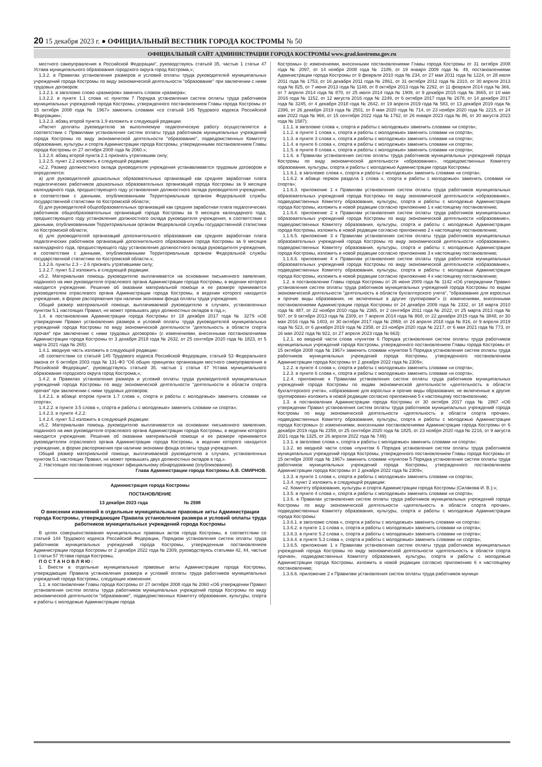20 15 декабря 2023 г. ● ОФИЦИАЛЬНЫЙ ВЕСТНИК ГОРОДА КОСТРОМЫ № 50
ОФИЦИАЛЬНЫЙ САЙТ АДМИНИСТРАЦИИ ГОРОДА КОСТРОМЫ www.grad.kostroma.gov.ru
местного самоуправления в Российской Федерации", руководствуясь статьей 35, частью 1 статьи 47 Устава муниципального образования городского округа город Кострома,»;
1.3.2. в Правилах установления размеров и условий оплаты труда руководителей муниципальных учреждений города Костромы по виду экономической деятельности "образование" при заключении с ними трудовых договоров:
1.3.2.1. в заголовке слово «размеров» заменить словом «размера»;
1.3.2.2. в пункте 1.1 слова «с пунктом 7 Порядка установления систем оплаты труда работников муниципальных учреждений города Костромы, утвержденного постановлением Главы города Костромы от 15 октября 2008 года № 1967» заменить словами «со статьей 145 Трудового кодекса Российской Федерации»;
1.3.2.3. абзац второй пункта 1.9 изложить в следующей редакции:
«Расчет доплаты руководителю за выполняемую педагогическую работу осуществляется в соответствии с Правилами установления систем оплаты труда работников муниципальных учреждений города Костромы по виду экономической деятельности "образование", подведомственных Комитету образования, культуры и спорта Администрации города Костромы, утвержденными постановлением Главы города Костромы от 27 октября 2008 года № 2060.»;
1.3.2.4. абзац второй пункта 2.1 признать утратившим силу;
1.3.2.5. пункт 2.2 изложить в следующей редакции:
«2.2. Размер должностного оклада руководителя учреждения устанавливается трудовым договором и определяется:
а) для руководителей дошкольных образовательных организаций как средняя заработная плата педагогических работников дошкольных образовательных организаций города Костромы за 9 месяцев календарного года, предшествующего году установления должностного оклада руководителя учреждения, в соответствии с данными, опубликованными Территориальным органом Федеральной службы государственной статистики по Костромской области;
б) для руководителей общеобразовательных организаций как средняя заработная плата педагогических работников общеобразовательных организаций города Костромы за 9 месяцев календарного года, предшествующего году установления должностного оклада руководителя учреждения, в соответствии с данными, опубликованными Территориальным органом Федеральной службы государственной статистики по Костромской области;
в) для руководителей организаций дополнительного образования как средняя заработная плата педагогических работников организаций дополнительного образования города Костромы за 9 месяцев календарного года, предшествующего году установления должностного оклада руководителя учреждения, в соответствии с данными, опубликованными Территориальным органом Федеральной службы государственной статистики по Костромской области.»;
1.3.2.6. пункты 2.3 – 2.6 признать утратившими силу;
1.3.2.7. пункт 5.2 изложить в следующей редакции:
«5.2. Материальная помощь руководителю выплачивается на основании письменного заявления, поданного на имя руководителя отраслевого органа Администрации города Костромы, в ведении которого находится учреждение. Решение об оказании материальной помощи и ее размере принимается руководителем отраслевого органа Администрации города Костромы, в ведении которого находится учреждение, в форме распоряжения при наличии экономии фонда оплаты труда учреждения.
Общий размер материальной помощи, выплачиваемой руководителю в случаях, установленных пунктом 5.1 настоящих Правил, не может превышать двух должностных окладов в год.»;
1.4. в постановлении Администрации города Костромы от 18 декабря 2017 года № 3279 «Об утверждении Правил установления размера и условий оплаты труда руководителей муниципальных учреждений города Костромы по виду экономической деятельности "деятельность в области спорта прочая" при заключении с ними трудовых договоров» (с изменениями, внесенными постановлениями Администрации города Костромы от 3 декабря 2018 года № 2632, от 25 сентября 2020 года № 1823, от 5 марта 2021 года № 265):
1.4.1. вводную часть изложить в следующей редакции:
«В соответствии со статьей 145 Трудового кодекса Российской Федерации, статьей 53 Федерального закона от 6 октября 2003 года № 131-ФЗ "Об общих принципах организации местного самоуправления в Российской Федерации", руководствуясь статьей 35, частью 1 статьи 47 Устава муниципального образования городского округа город Кострома,»;
1.4.2. в Правилах установления размера и условий оплаты труда руководителей муниципальных учреждений города Костромы по виду экономической деятельности "деятельности в области спорта прочая" при заключении с ними трудовых договоров:
1.4.2.1. в абзаце втором пункта 1.7 слова «, спорта и работы с молодежью» заменить словами «и спорта»;
1.4.2.2. в пункте 3.5 слова «, спорта и работы с молодежью» заменить словами «и спорта»;
1.4.2.3. в пункте 4.2.2:
1.4.2.4. пункт 5.2 изложить в следующей редакции:
«5.2. Материальная помощь руководителю выплачивается на основании письменного заявления, поданного на имя руководителя отраслевого органа Администрации города Костромы, в ведении которого находится учреждение. Решение об оказании материальной помощи и ее размере принимается руководителем отраслевого органа Администрации города Костромы, в ведении которого находится учреждение, в форме распоряжения при наличии экономии фонда оплаты труда учреждения.
Общий размер материальной помощи, выплачиваемой руководителю в случаях, установленных пунктом 5.1 настоящих Правил, не может превышать двух должностных окладов в год.».
2. Настоящее постановление подлежит официальному обнародованию (опубликованию).
Глава Администрации города Костромы А.В. СМИРНОВ.
Администрация города Костромы
ПОСТАНОВЛЕНИЕ
13 декабря 2023 года № 2598
О внесении изменений в отдельные муниципальные правовые акты Администрации города Костромы, утверждающие Правила установления размера и условий оплаты труда работников муниципальных учреждений города Костромы
В целях совершенствования муниципальных правовых актов города Костромы, в соответствии со статьей 144 Трудового кодекса Российской Федерации, Порядком установления систем оплаты труда работников муниципальных учреждений города Костромы, утвержденным постановлением Администрации города Костромы от 2 декабря 2022 года № 2309, руководствуясь статьями 42, 44, частью 1 статьи 57 Устава города Костромы,
П О С Т А Н О В Л Я Ю :
1. Внести в отдельные муниципальные правовые акты Администрации города Костромы, утверждающие Правила установления размера и условий оплаты труда работников муниципальных учреждений города Костромы, следующие изменения:
1.1. в постановлении Главы города Костромы от 27 октября 2008 года № 2060 «Об утверждении Правил установления систем оплаты труда работников муниципальных учреждений города Костромы по виду экономической деятельности "образование", подведомственных Комитету образования, культуры, спорта и работы с молодежью Администрации города
Костромы» (с изменениями, внесенными постановлениями Главы города Костромы от 31 октября 2008 года № 2097, от 14 ноября 2008 года № 2189, от 19 января 2009 года № 49, постановлениями Администрации города Костромы от 9 февраля 2010 года № 234, от 27 мая 2011 года № 1224, от 28 июля 2011 года № 1753, от 16 декабря 2011 года № 2861, от 31 октября 2012 года № 2310, от 30 апреля 2013 года № 825, от 7 июня 2013 года № 1148, от 8 октября 2013 года № 2292, от 11 февраля 2014 года № 366, от 7 апреля 2014 года № 870, от 25 июля 2014 года № 1909, от 9 декабря 2015 года № 3665, от 10 мая 2016 года № 1152, от 12 августа 2016 года № 2249, от 6 октября 2017 года № 2678, от 14 декабря 2017 года № 3245, от 4 декабря 2018 года № 2642, от 19 апреля 2019 года № 583, от 13 декабря 2019 года № 2396, от 26 декабря 2019 года № 2501, от 8 мая 2020 года № 714, от 23 ноября 2020 года № 2215, от 24 мая 2022 года № 966, от 15 сентября 2022 года № 1762, от 26 января 2023 года № 86, от 30 августа 2023 года № 1587):
1.1.1. в заголовке слова «, спорта и работы с молодежью» заменить словами «и спорта»;
1.1.2. в пункте 1 слова «, спорта и работы с молодежью» заменить словами «и спорта»;
1.1.3. в пункте 3 слова «, спорта и работы с молодежью» заменить словами «и спорта»;
1.1.4. в пункте 6 слова «, спорта и работы с молодежью» заменить словами «и спорта»;
1.1.5. в пункте 8 слова «, спорта и работы с молодежью» заменить словами «и спорта»;
1.1.6. в Правилах установления систем оплаты труда работников муниципальных учреждений города Костромы по виду экономической деятельности «образование», подведомственных Комитету образования, культуры, спорта и работы с молодежью Администрации города Костромы:
1.1.6.1. в заголовке слова «, спорта и работы с молодежью» заменить словами «и спорта»;
1.1.6.2. в абзаце первом раздела 1 слова «, спорта и работы с молодежью» заменить словами «и спорта»;
1.1.6.3. приложение 1 к Правилам установления систем оплаты труда работников муниципальных образовательных учреждений города Костромы по виду экономической деятельности «образование», подведомственных Комитету образования, культуры, спорта и работы с молодежью Администрации города Костромы, изложить в новой редакции согласно приложению 1 к настоящему постановлению;
1.1.6.4. приложение 2 к Правилам установления систем оплаты труда работников муниципальных образовательных учреждений города Костромы по виду экономической деятельности «образование», подведомственных Комитету образования, культуры, спорта и работы с молодежью Администрации города Костромы, изложить в новой редакции согласно приложению 2 к настоящему постановлению;
1.1.6.5. приложение 3 к Правилам установления систем оплаты труда работников муниципальных образовательных учреждений города Костромы по виду экономической деятельности «образование», подведомственных Комитету образования, культуры, спорта и работы с молодежью Администрации города Костромы, изложить в новой редакции согласно приложению 3 к настоящему постановлению;
1.1.6.6. приложение 4 к Правилам установления систем оплаты труда работников муниципальных образовательных учреждений города Костромы по виду экономической деятельности «образование», подведомственных Комитету образования, культуры, спорта и работы с молодежью Администрации города Костромы, изложить в новой редакции согласно приложению 4 к настоящему постановлению;
1.2. в постановлении Главы города Костромы от 26 июня 2009 года № 1142 «Об утверждении Правил установления систем оплаты труда работников муниципальных учреждений города Костромы по видам экономической деятельности "деятельность в области бухгалтерского учета", "образование для взрослых и прочие виды образования, не включенные в другие группировки"» (с изменениями, внесенными постановлениями Администрации города Костромы от 24 декабря 2009 года № 2332, от 18 марта 2010 года № 487, от 22 ноября 2010 года № 2365, от 2 сентября 2011 года № 2022, от 25 марта 2013 года № 507, от 9 октября 2013 года № 2309, от 7 апреля 2014 года № 868, от 22 декабря 2015 года № 3848, от 30 мая 2016 года № 1403, от 30 октября 2017 года № 2869, от 24 апреля 2018 года № 816, от 9 апреля 2019 года № 523, от 6 декабря 2019 года № 2358, от 23 ноября 2020 года № 2217, от 6 мая 2021 года № 773, от 16 мая 2022 года № 922, от 27 апреля 2023 года № 663):
1.2.1. во вводной части слова «пунктом 6 Порядка установления систем оплаты труда работников муниципальных учреждений города Костромы, утвержденного постановлением Главы города Костромы от 15 октября 2008 года № 1967» заменить словами «пунктом 5 Порядка установления систем оплаты труда работников муниципальных учреждений города Костромы, утвержденного постановлением Администрации города Костромы от 2 декабря 2022 года № 2309»;
1.2.2. в пункте 4 слова «, спорта и работы с молодежью» заменить словами «и спорта»;
1.2.3. в пункте 6 слова «, спорта и работы с молодежью» заменить словами «и спорта»;
1.2.4. приложение к Правилам установления систем оплаты труда работников муниципальных учреждений города Костромы по видам экономической деятельности «деятельность в области бухгалтерского учета», «образование для взрослых и прочие виды образования, не включенные в другие группировки» изложить в новой редакции согласно приложению 5 к настоящему постановлению;
1.3. в постановлении Администрации города Костромы от 30 октября 2017 года № 2867 «Об утверждении Правил установления систем оплаты труда работников муниципальных учреждений города Костромы по виду экономической деятельности «деятельность в области спорта прочая», подведомственных Комитету образования, культуры, спорта и работы с молодежью Администрации города Костромы» (с изменениями, внесенными постановлениями Администрации города Костромы от 6 декабря 2019 года № 2359, от 25 сентября 2020 года № 1825, от 23 ноября 2020 года № 2216, от 9 августа 2021 года № 1325, от 26 апреля 2022 года № 749):
1.3.1. в заголовке слова «, спорта и работы с молодежью» заменить словами «и спорта»;
1.3.2. во вводной части слова «пунктом 6 Порядка установления систем оплаты труда работников муниципальных учреждений города Костромы, утвержденного постановлением Главы города Костромы от 15 октября 2008 года № 1967» заменить словами «пунктом 5 Порядка установления систем оплаты труда работников муниципальных учреждений города Костромы, утвержденного постановлением Администрации города Костромы от 2 декабря 2022 года № 2309»;
1.3.3. в пункте 1 слова «, спорта и работы с молодежью» заменить словами «и спорта»;
1.3.4. пункт 2 изложить в следующей редакции:
«2. Комитету образования, культуры и спорта Администрации города Костромы (Силакова И. В.):»;
1.3.5. в пункте 4 слова «, спорта и работы с молодежью» заменить словами «и спорта»;
1.3.6. в Правилах установления систем оплаты труда работников муниципальных учреждений города Костромы по виду экономической деятельности «деятельность в области спорта прочая», подведомственных Комитету образования, культуры, спорта и работы с молодежью Администрации города Костромы:
1.3.6.1. в заголовке слова «, спорта и работы с молодежью» заменить словами «и спорта»;
1.3.6.2. в пункте 1.1 слова «, спорта и работы с молодежью» заменить словами «и спорта»;
1.3.6.3. в пункте 5.2 слова «, спорта и работы с молодежью» заменить словами «и спорта»;
1.3.6.4. в пункте 5.3 слова «, спорта и работы с молодежью» заменить словами «и спорта»;
1.3.6.5. приложение 1 к Правилам установления систем оплаты труда работников муниципальных учреждений города Костромы по виду экономической деятельности «деятельность в области спорта прочая», подведомственных Комитету образования, культуры, спорта и работы с молодежью Администрации города Костромы, изложить в новой редакции согласно приложению 6 к настоящему постановлению;
1.3.6.6. приложение 2 к Правилам установления систем оплаты труда работников муници-